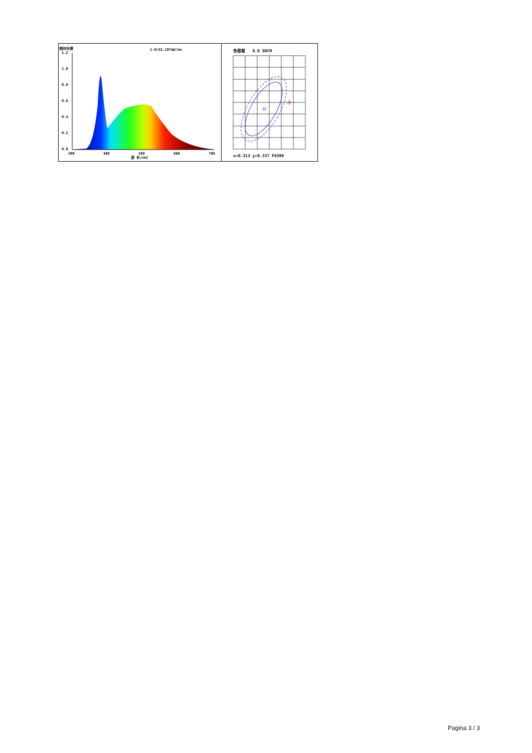相对光谱 1.0=32.197mW/nm
1.2
1.0
0.8
0.6
0.4
0.2
0.0
380
480
580
680
780
波 长(nm)
色容差 8.9 SDCM
x=0.313 y=0.337 F6500
Pagina 3 / 3